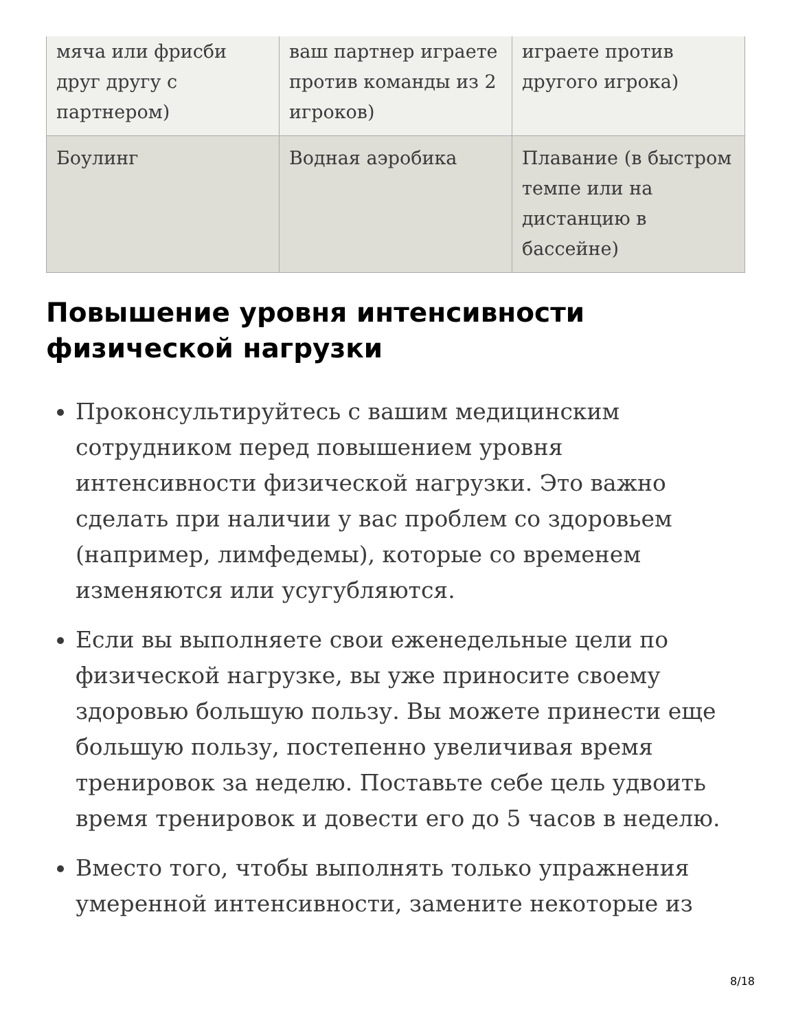| мяча или фрисби друг другу с партнером) | ваш партнер играете против команды из 2 игроков) | играете против другого игрока) |
| Боулинг | Водная аэробика | Плавание (в быстром темпе или на дистанцию в бассейне) |
Повышение уровня интенсивности физической нагрузки
Проконсультируйтесь с вашим медицинским сотрудником перед повышением уровня интенсивности физической нагрузки. Это важно сделать при наличии у вас проблем со здоровьем (например, лимфедемы), которые со временем изменяются или усугубляются.
Если вы выполняете свои еженедельные цели по физической нагрузке, вы уже приносите своему здоровью большую пользу. Вы можете принести еще большую пользу, постепенно увеличивая время тренировок за неделю. Поставьте себе цель удвоить время тренировок и довести его до 5 часов в неделю.
Вместо того, чтобы выполнять только упражнения умеренной интенсивности, замените некоторые из
8/18